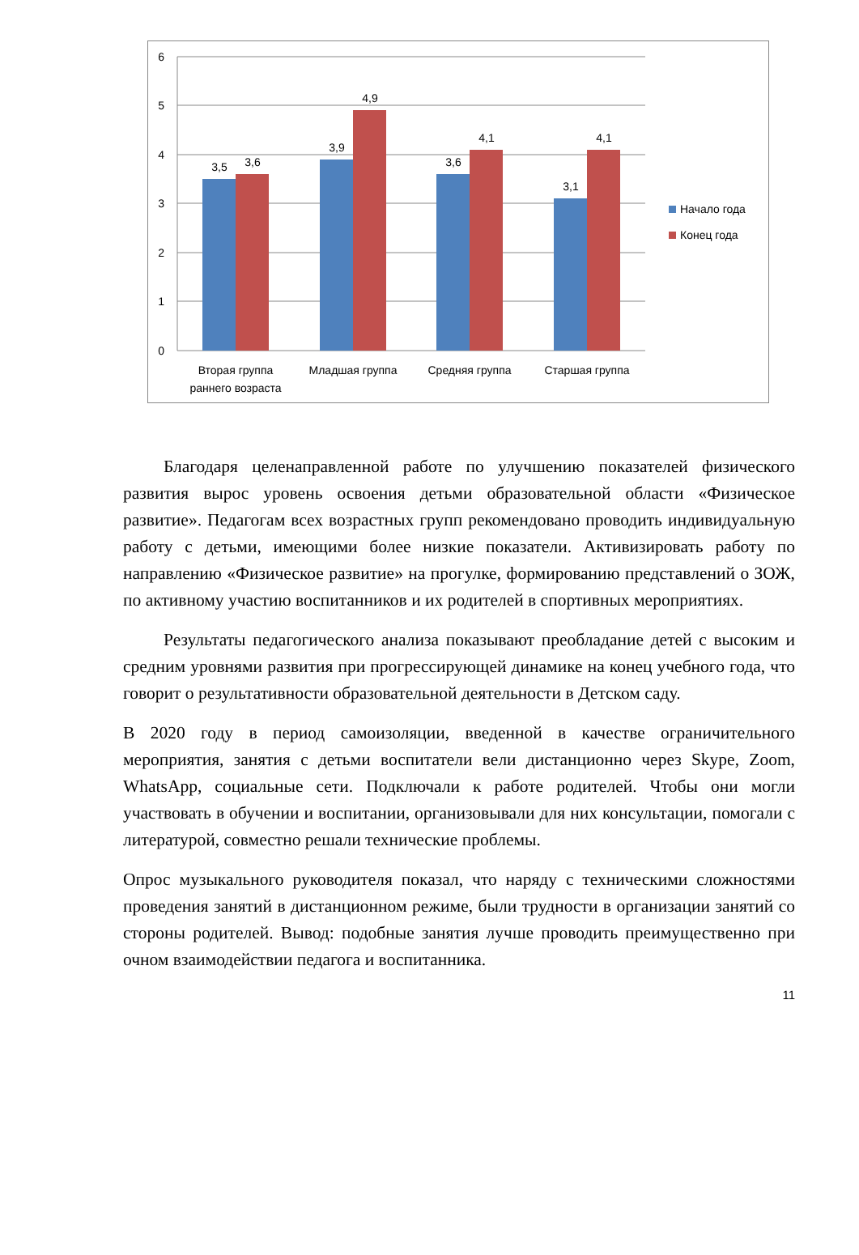6
5
4
3
2
1
0
3,5
3,6
3,9
4,9
3,6
4,1
3,1
4,1
Вторая группа
раннего возраста
Младшая группа
Средняя группа
Старшая группа
Начало года
Конец года
Благодаря целенаправленной работе по улучшению показателей физического развития вырос уровень освоения детьми образовательной области «Физическое развитие». Педагогам всех возрастных групп рекомендовано проводить индивидуальную работу с детьми, имеющими более низкие показатели. Активизировать работу по направлению «Физическое развитие» на прогулке, формированию представлений о ЗОЖ, по активному участию воспитанников и их родителей в спортивных мероприятиях.
Результаты педагогического анализа показывают преобладание детей с высоким и средним уровнями развития при прогрессирующей динамике на конец учебного года, что говорит о результативности образовательной деятельности в Детском саду.
В 2020 году в период самоизоляции, введенной в качестве ограничительного мероприятия, занятия с детьми воспитатели вели дистанционно через Skype, Zoom, WhatsApp, социальные сети. Подключали к работе родителей. Чтобы они могли участвовать в обучении и воспитании, организовывали для них консультации, помогали с литературой, совместно решали технические проблемы.
Опрос музыкального руководителя показал, что наряду с техническими сложностями проведения занятий в дистанционном режиме, были трудности в организации занятий со стороны родителей. Вывод: подобные занятия лучше проводить преимущественно при очном взаимодействии педагога и воспитанника.
11